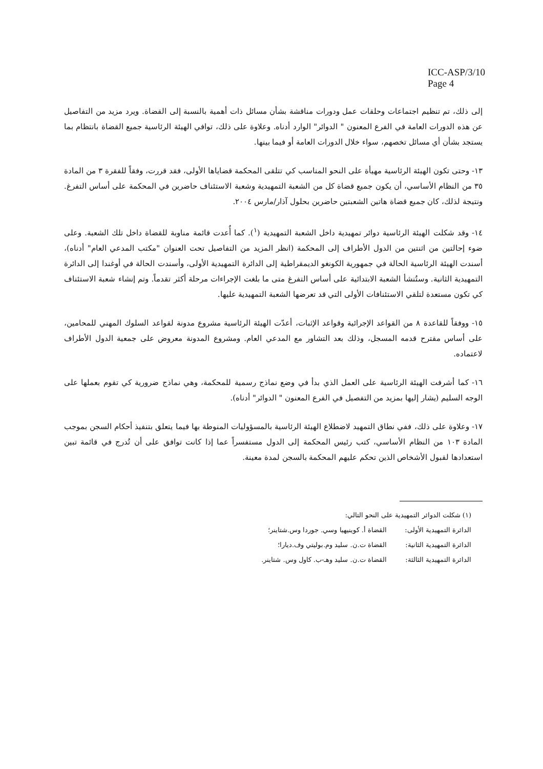ICC-ASP/3/10
Page 4
إلى ذلك، تم تنظيم اجتماعات وحلقات عمل ودورات مناقشة بشأن مسائل ذات أهمية بالنسبة إلى القضاة. ويرد مزيد من التفاصيل عن هذه الدورات العامة في الفرع المعنون " الدوائر" الوارد أدناه. وعلاوة على ذلك، توافي الهيئة الرئاسية جميع القضاة بانتظام بما يستجد بشأن أي مسائل تخصهم، سواء خلال الدورات العامة أو فيما بينها.
١٣- وحتى تكون الهيئة الرئاسية مهيأة على النحو المناسب كي تتلقى المحكمة قضاياها الأولى، فقد قررت، وفقاً للفقرة ٣ من المادة ٣٥ من النظام الأساسي، أن يكون جميع قضاة كل من الشعبة التمهيدية وشعبة الاستئناف حاضرين في المحكمة على أساس التفرغ. ونتيجة لذلك، كان جميع قضاة هاتين الشعبتين حاضرين بحلول آذار/مارس ٢٠٠٤.
١٤- وقد شكلت الهيئة الرئاسية دوائر تمهيدية داخل الشعبة التمهيدية (<sup>١</sup>). كما أُعدت قائمة مناوبة للقضاة داخل تلك الشعبة. وعلى ضوء إحالتين من اثنتين من الدول الأطراف إلى المحكمة (انظر المزيد من التفاصيل تحت العنوان "مكتب المدعي العام" أدناه)، أسندت الهيئة الرئاسية الحالة في جمهورية الكونغو الديمقراطية إلى الدائرة التمهيدية الأولى، وأسندت الحالة في أوغندا إلى الدائرة التمهيدية الثانية. وستُنشأ الشعبة الابتدائية على أساس التفرغ متى ما بلغت الإجراءات مرحلة أكثر تقدماً. وتم إنشاء شعبة الاستئناف كي تكون مستعدة لتلقي الاستئنافات الأولى التي قد تعرضها الشعبة التمهيدية عليها.
١٥- ووفقاً للقاعدة ٨ من القواعد الإجرائية وقواعد الإثبات، أعدّت الهيئة الرئاسية مشروع مدونة لقواعد السلوك المهني للمحامين، على أساس مقترح قدمه المسجل، وذلك بعد التشاور مع المدعي العام. ومشروع المدونة معروض على جمعية الدول الأطراف لاعتماده.
١٦- كما أشرفت الهيئة الرئاسية على العمل الذي بدأ في وضع نماذج رسمية للمحكمة، وهي نماذج ضرورية كي تقوم بعملها على الوجه السليم (يشار إليها بمزيد من التفصيل في الفرع المعنون " الدوائر" أدناه).
١٧- وعلاوة على ذلك، ففي نطاق التمهيد لاضطلاع الهيئة الرئاسية بالمسؤوليات المنوطة بها فيما يتعلق بتنفيذ أحكام السجن بموجب المادة ١٠٣ من النظام الأساسي، كتب رئيس المحكمة إلى الدول مستفسراً عما إذا كانت توافق على أن تُدرج في قائمة تبين استعدادها لقبول الأشخاص الذين تحكم عليهم المحكمة بالسجن لمدة معينة.
(١) شكلت الدوائر التمهيدية على النحو التالي:
الدائرة التمهيدية الأولى: القضاة أ. كوينيهيا وسي. جوردا وس.شتاينر؛
الدائرة التمهيدية الثانية: القضاة ت.ن. سليد وم.بوليتي وف.ديارا؛
الدائرة التمهيدية الثالثة: القضاة ت.ن. سليد وهـ-ب. كاول وس. شتاينر.